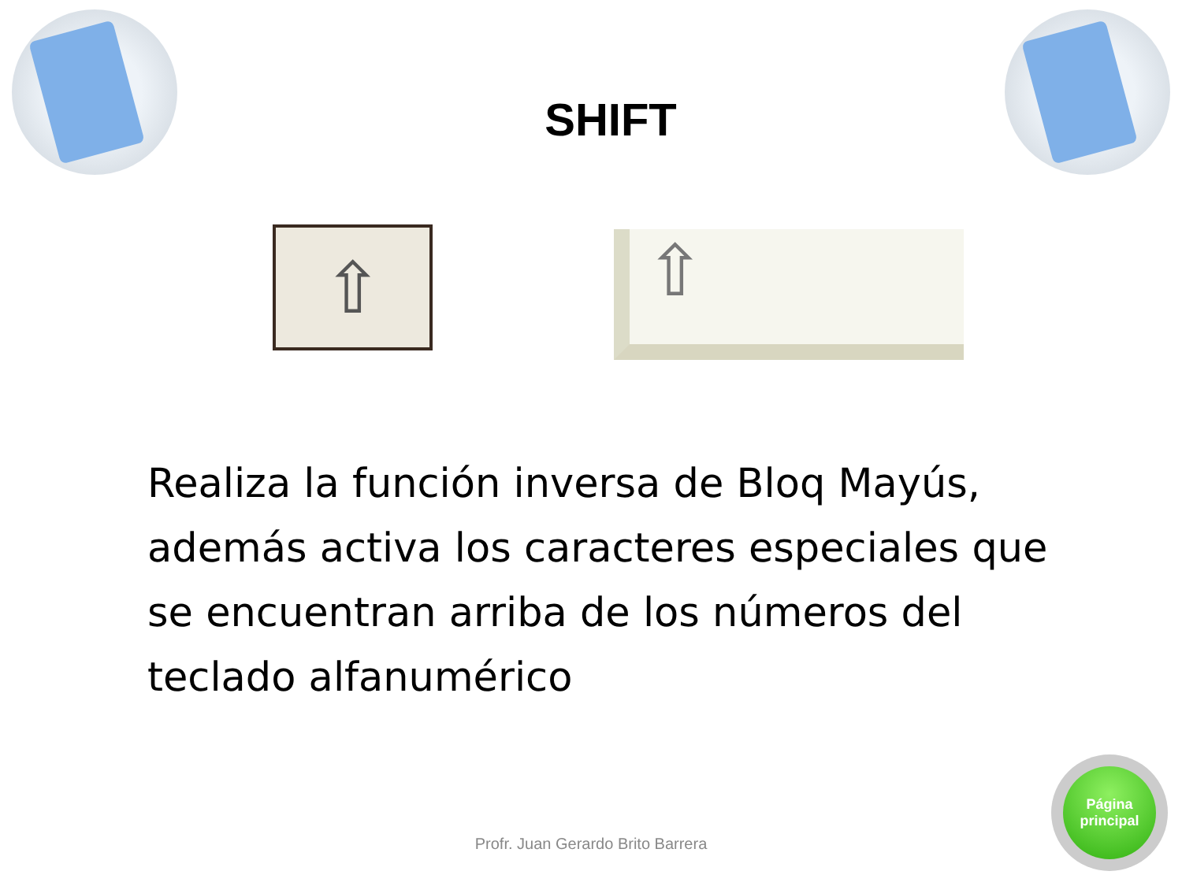SHIFT
⇧
⇧
Realiza la función inversa de Bloq Mayús, además activa los caracteres especiales que se encuentran arriba de los números del teclado alfanumérico
Profr. Juan Gerardo Brito Barrera
Página
principal